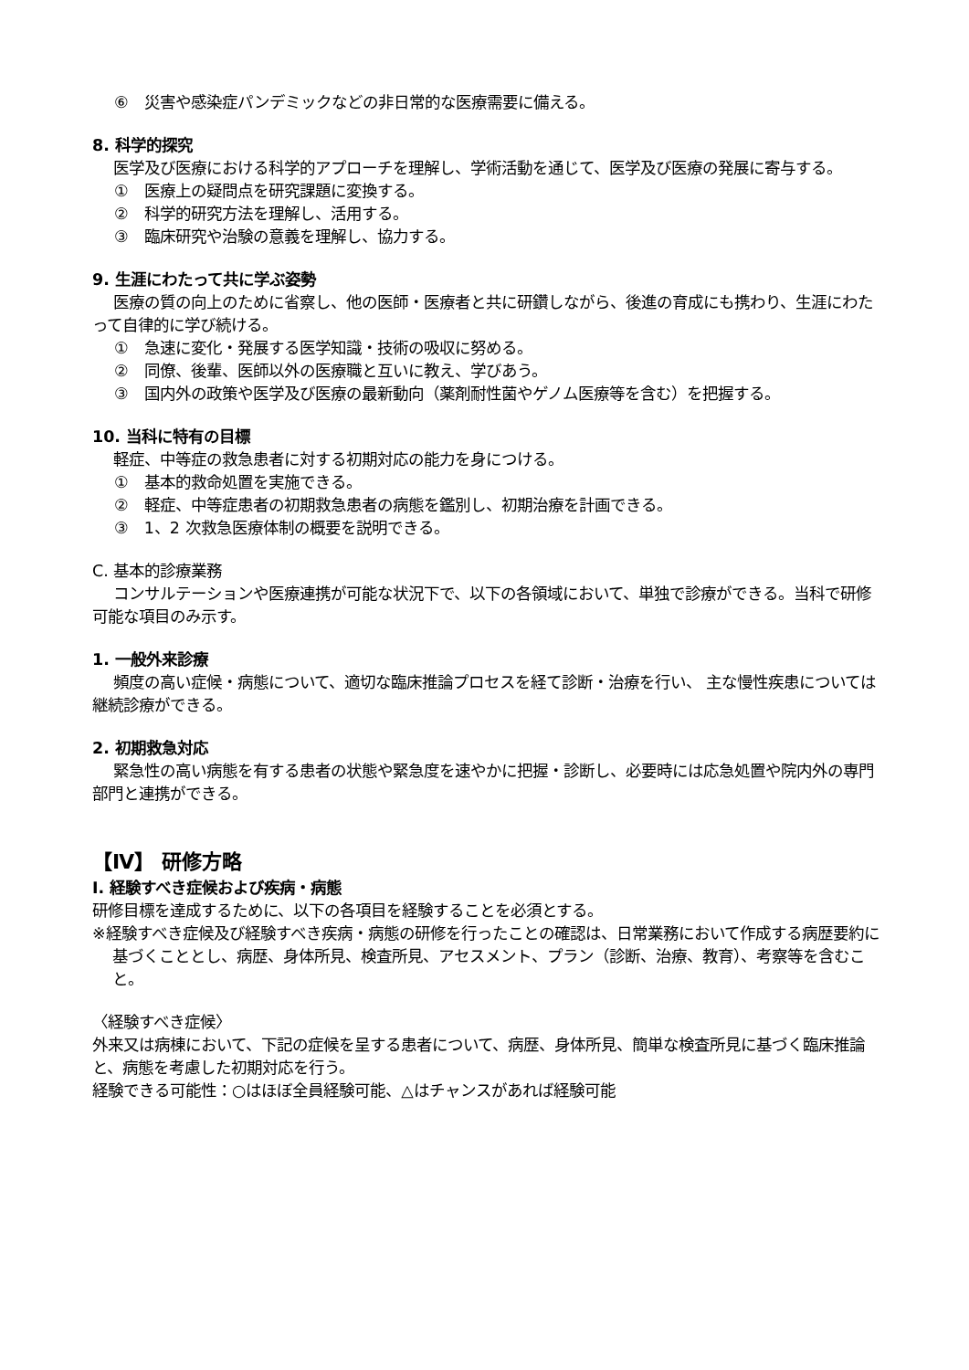⑥　災害や感染症パンデミックなどの非日常的な医療需要に備える。
8. 科学的探究
医学及び医療における科学的アプローチを理解し、学術活動を通じて、医学及び医療の発展に寄与する。
①　医療上の疑問点を研究課題に変換する。
②　科学的研究方法を理解し、活用する。
③　臨床研究や治験の意義を理解し、協力する。
9. 生涯にわたって共に学ぶ姿勢
医療の質の向上のために省察し、他の医師・医療者と共に研鑽しながら、後進の育成にも携わり、生涯にわたって自律的に学び続ける。
①　急速に変化・発展する医学知識・技術の吸収に努める。
②　同僚、後輩、医師以外の医療職と互いに教え、学びあう。
③　国内外の政策や医学及び医療の最新動向（薬剤耐性菌やゲノム医療等を含む）を把握する。
10. 当科に特有の目標
軽症、中等症の救急患者に対する初期対応の能力を身につける。
①　基本的救命処置を実施できる。
②　軽症、中等症患者の初期救急患者の病態を鑑別し、初期治療を計画できる。
③　1、2 次救急医療体制の概要を説明できる。
C. 基本的診療業務
コンサルテーションや医療連携が可能な状況下で、以下の各領域において、単独で診療ができる。当科で研修可能な項目のみ示す。
1. 一般外来診療
頻度の高い症候・病態について、適切な臨床推論プロセスを経て診断・治療を行い、 主な慢性疾患については継続診療ができる。
2. 初期救急対応
緊急性の高い病態を有する患者の状態や緊急度を速やかに把握・診断し、必要時には応急処置や院内外の専門部門と連携ができる。
【Ⅳ】 研修方略
Ⅰ. 経験すべき症候および疾病・病態
研修目標を達成するために、以下の各項目を経験することを必須とする。
※経験すべき症候及び経験すべき疾病・病態の研修を行ったことの確認は、日常業務において作成する病歴要約に基づくこととし、病歴、身体所見、検査所見、アセスメント、プラン（診断、治療、教育）、考察等を含むこと。
〈経験すべき症候〉
外来又は病棟において、下記の症候を呈する患者について、病歴、身体所見、簡単な検査所見に基づく臨床推論と、病態を考慮した初期対応を行う。
経験できる可能性：○はほぼ全員経験可能、△はチャンスがあれば経験可能